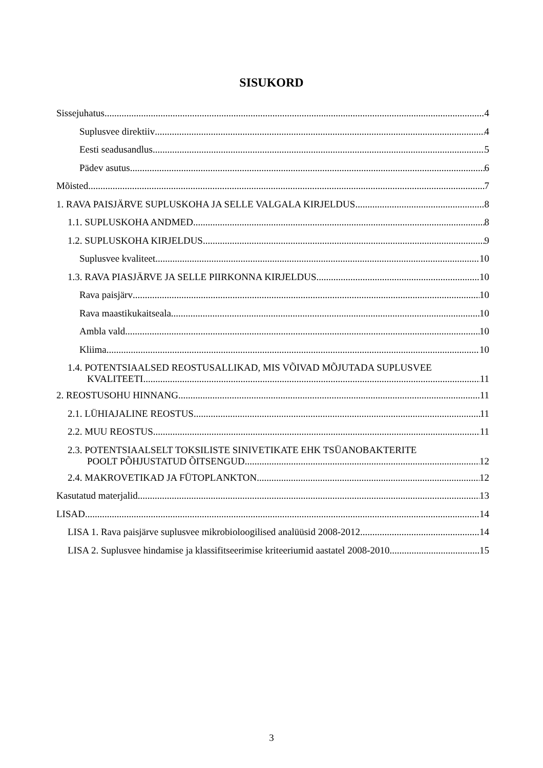SISUKORD
Sissejuhatus 4
Suplusvee direktiiv 4
Eesti seadusandlus 5
Pädev asutus 6
Mõisted 7
1. RAVA PAISJÄRVE SUPLUSKOHA JA SELLE VALGALA KIRJELDUS 8
1.1. SUPLUSKOHA ANDMED 8
1.2. SUPLUSKOHA KIRJELDUS 9
Suplusvee kvaliteet 10
1.3. RAVA PIASJÄRVE JA SELLE PIIRKONNA KIRJELDUS 10
Rava paisjärv 10
Rava maastikukaitseala 10
Ambla vald 10
Kliima 10
1.4. POTENTSIAALSED REOSTUSALLIKAD, MIS VÕIVAD MÕJUTADA SUPLUSVEE
KVALITEETI 11
2. REOSTUSOHU HINNANG 11
2.1. LÜHIAJALINE REOSTUS 11
2.2. MUU REOSTUS 11
2.3. POTENTSIAALSELT TOKSILISTE SINIVETIKATE EHK TSÜANOBAKTERITE
POOLT PÕHJUSTATUD ÕITSENGUD 12
2.4. MAKROVETIKAD JA FÜTOPLANKTON 12
Kasutatud materjalid 13
LISAD 14
LISA 1. Rava paisjärve suplusvee mikrobioloogilised analüüsid 2008-2012 14
LISA 2. Suplusvee hindamise ja klassifitseerimise kriteeriumid aastatel 2008-2010 15
3